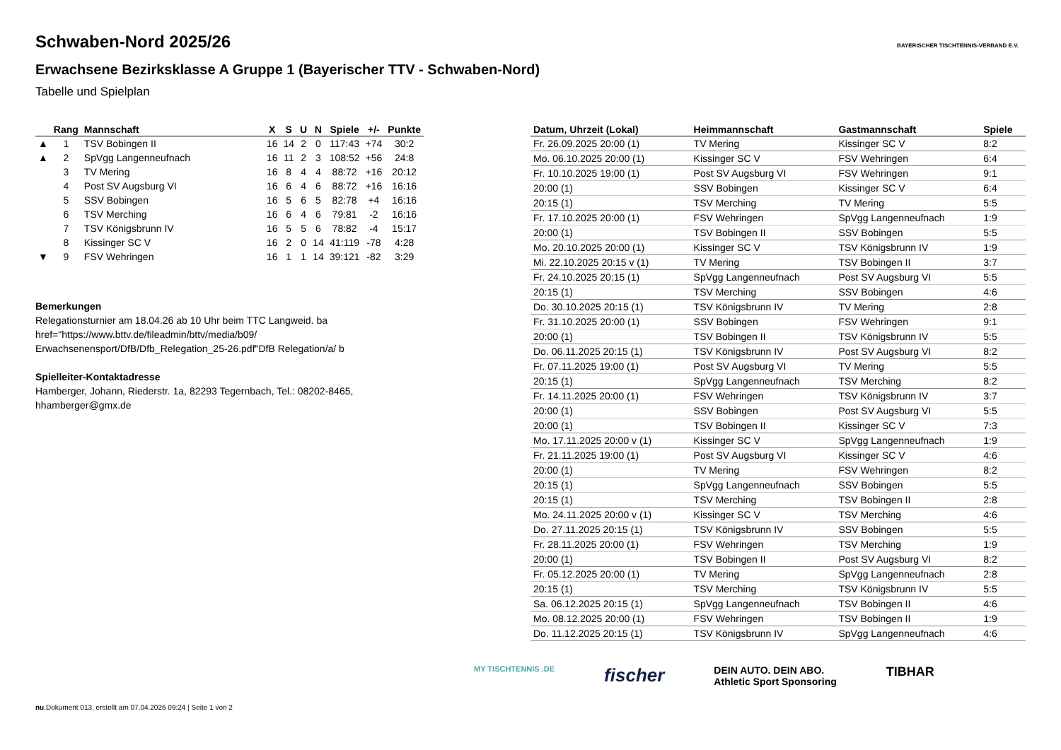Schwaben-Nord 2025/26
Erwachsene Bezirksklasse A Gruppe 1 (Bayerischer TTV - Schwaben-Nord)
Tabelle und Spielplan
BAYERISCHER TISCHTENNIS-VERBAND E.V.
| | Rang | Mannschaft | X | S | U | N | Spiele | +/- | Punkte |
| --- | --- | --- | --- | --- | --- | --- | --- | --- | --- |
| ▲ | 1 | TSV Bobingen II | 16 | 14 | 2 | 0 | 117:43 | +74 | 30:2 |
| ▲ | 2 | SpVgg Langenneufnach | 16 | 11 | 2 | 3 | 108:52 | +56 | 24:8 |
| | 3 | TV Mering | 16 | 8 | 4 | 4 | 88:72 | +16 | 20:12 |
| | 4 | Post SV Augsburg VI | 16 | 6 | 4 | 6 | 88:72 | +16 | 16:16 |
| | 5 | SSV Bobingen | 16 | 5 | 6 | 5 | 82:78 | +4 | 16:16 |
| | 6 | TSV Merching | 16 | 6 | 4 | 6 | 79:81 | -2 | 16:16 |
| | 7 | TSV Königsbrunn IV | 16 | 5 | 5 | 6 | 78:82 | -4 | 15:17 |
| | 8 | Kissinger SC V | 16 | 2 | 0 | 14 | 41:119 | -78 | 4:28 |
| ▼ | 9 | FSV Wehringen | 16 | 1 | 1 | 14 | 39:121 | -82 | 3:29 |
Bemerkungen
Relegationsturnier am 18.04.26 ab 10 Uhr beim TTC Langweid. ba href="https://www.bttv.de/fileadmin/bttv/media/b09/ Erwachsenensport/DfB/Dfb_Relegation_25-26.pdf"DfB Relegation/a/ b
Spielleiter-Kontaktadresse
Hamberger, Johann, Riederstr. 1a, 82293 Tegernbach, Tel.: 08202-8465, hhamberger@gmx.de
| Datum, Uhrzeit (Lokal) | Heimmannschaft | Gastmannschaft | Spiele |
| --- | --- | --- | --- |
| Fr. 26.09.2025 20:00 (1) | TV Mering | Kissinger SC V | 8:2 |
| Mo. 06.10.2025 20:00 (1) | Kissinger SC V | FSV Wehringen | 6:4 |
| Fr. 10.10.2025 19:00 (1) | Post SV Augsburg VI | FSV Wehringen | 9:1 |
| 20:00 (1) | SSV Bobingen | Kissinger SC V | 6:4 |
| 20:15 (1) | TSV Merching | TV Mering | 5:5 |
| Fr. 17.10.2025 20:00 (1) | FSV Wehringen | SpVgg Langenneufnach | 1:9 |
| 20:00 (1) | TSV Bobingen II | SSV Bobingen | 5:5 |
| Mo. 20.10.2025 20:00 (1) | Kissinger SC V | TSV Königsbrunn IV | 1:9 |
| Mi. 22.10.2025 20:15 v (1) | TV Mering | TSV Bobingen II | 3:7 |
| Fr. 24.10.2025 20:15 (1) | SpVgg Langenneufnach | Post SV Augsburg VI | 5:5 |
| 20:15 (1) | TSV Merching | SSV Bobingen | 4:6 |
| Do. 30.10.2025 20:15 (1) | TSV Königsbrunn IV | TV Mering | 2:8 |
| Fr. 31.10.2025 20:00 (1) | SSV Bobingen | FSV Wehringen | 9:1 |
| 20:00 (1) | TSV Bobingen II | TSV Königsbrunn IV | 5:5 |
| Do. 06.11.2025 20:15 (1) | TSV Königsbrunn IV | Post SV Augsburg VI | 8:2 |
| Fr. 07.11.2025 19:00 (1) | Post SV Augsburg VI | TV Mering | 5:5 |
| 20:15 (1) | SpVgg Langenneufnach | TSV Merching | 8:2 |
| Fr. 14.11.2025 20:00 (1) | FSV Wehringen | TSV Königsbrunn IV | 3:7 |
| 20:00 (1) | SSV Bobingen | Post SV Augsburg VI | 5:5 |
| 20:00 (1) | TSV Bobingen II | Kissinger SC V | 7:3 |
| Mo. 17.11.2025 20:00 v (1) | Kissinger SC V | SpVgg Langenneufnach | 1:9 |
| Fr. 21.11.2025 19:00 (1) | Post SV Augsburg VI | Kissinger SC V | 4:6 |
| 20:00 (1) | TV Mering | FSV Wehringen | 8:2 |
| 20:15 (1) | SpVgg Langenneufnach | SSV Bobingen | 5:5 |
| 20:15 (1) | TSV Merching | TSV Bobingen II | 2:8 |
| Mo. 24.11.2025 20:00 v (1) | Kissinger SC V | TSV Merching | 4:6 |
| Do. 27.11.2025 20:15 (1) | TSV Königsbrunn IV | SSV Bobingen | 5:5 |
| Fr. 28.11.2025 20:00 (1) | FSV Wehringen | TSV Merching | 1:9 |
| 20:00 (1) | TSV Bobingen II | Post SV Augsburg VI | 8:2 |
| Fr. 05.12.2025 20:00 (1) | TV Mering | SpVgg Langenneufnach | 2:8 |
| 20:15 (1) | TSV Merching | TSV Königsbrunn IV | 5:5 |
| Sa. 06.12.2025 20:15 (1) | SpVgg Langenneufnach | TSV Bobingen II | 4:6 |
| Mo. 08.12.2025 20:00 (1) | FSV Wehringen | TSV Bobingen II | 1:9 |
| Do. 11.12.2025 20:15 (1) | TSV Königsbrunn IV | SpVgg Langenneufnach | 4:6 |
MY TISCHTENNIS .DE fischer DEIN AUTO. DEIN ABO.
Athletic Sport Sponsoring TIBHAR
nu.Dokument 013, erstellt am 07.04.2026 09:24 | Seite 1 von 2